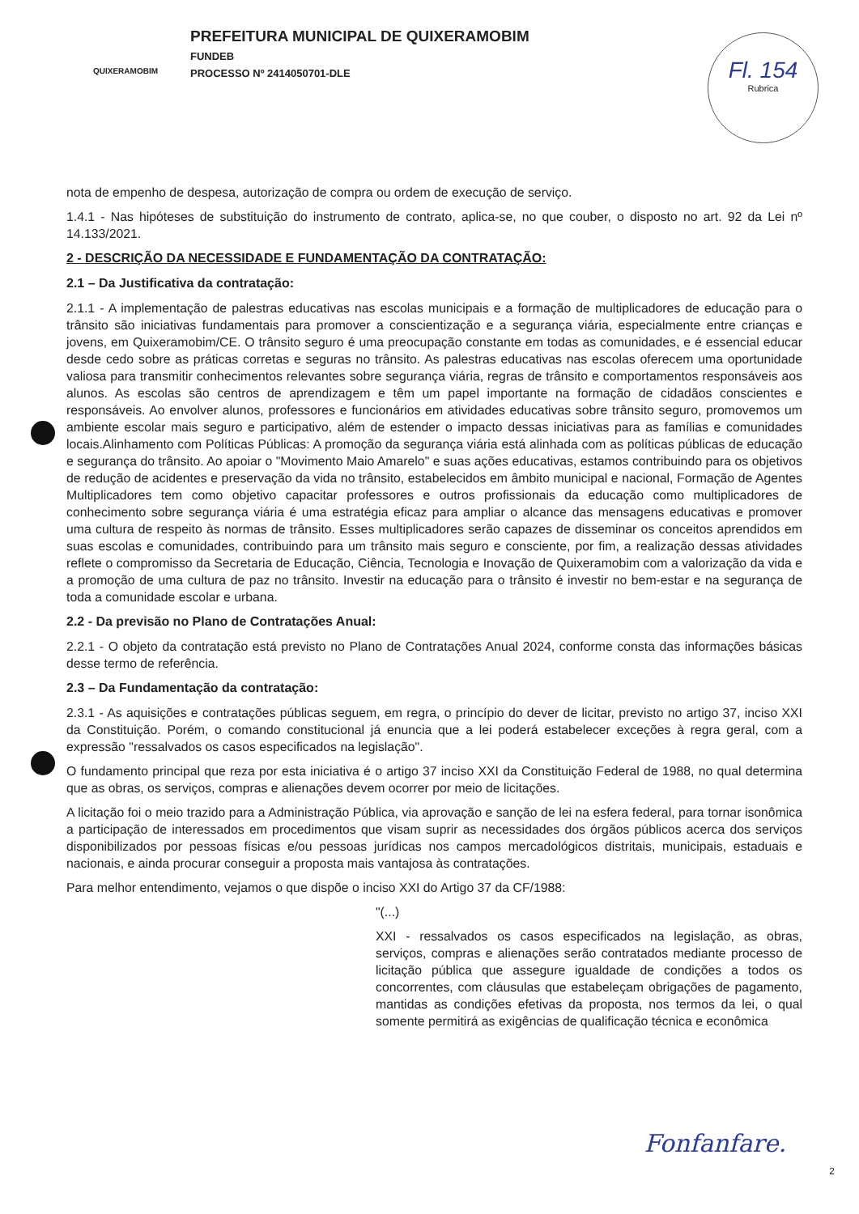QUIXERAMOBIM
PREFEITURA MUNICIPAL DE QUIXERAMOBIM
FUNDEB
PROCESSO Nº 2414050701-DLE
Fl. 154
Rubrica
nota de empenho de despesa, autorização de compra ou ordem de execução de serviço.
1.4.1 - Nas hipóteses de substituição do instrumento de contrato, aplica-se, no que couber, o disposto no art. 92 da Lei nº 14.133/2021.
2 - DESCRIÇÃO DA NECESSIDADE E FUNDAMENTAÇÃO DA CONTRATAÇÃO:
2.1 – Da Justificativa da contratação:
2.1.1 - A implementação de palestras educativas nas escolas municipais e a formação de multiplicadores de educação para o trânsito são iniciativas fundamentais para promover a conscientização e a segurança viária, especialmente entre crianças e jovens, em Quixeramobim/CE. O trânsito seguro é uma preocupação constante em todas as comunidades, e é essencial educar desde cedo sobre as práticas corretas e seguras no trânsito. As palestras educativas nas escolas oferecem uma oportunidade valiosa para transmitir conhecimentos relevantes sobre segurança viária, regras de trânsito e comportamentos responsáveis aos alunos. As escolas são centros de aprendizagem e têm um papel importante na formação de cidadãos conscientes e responsáveis. Ao envolver alunos, professores e funcionários em atividades educativas sobre trânsito seguro, promovemos um ambiente escolar mais seguro e participativo, além de estender o impacto dessas iniciativas para as famílias e comunidades locais.Alinhamento com Políticas Públicas: A promoção da segurança viária está alinhada com as políticas públicas de educação e segurança do trânsito. Ao apoiar o "Movimento Maio Amarelo" e suas ações educativas, estamos contribuindo para os objetivos de redução de acidentes e preservação da vida no trânsito, estabelecidos em âmbito municipal e nacional, Formação de Agentes Multiplicadores tem como objetivo capacitar professores e outros profissionais da educação como multiplicadores de conhecimento sobre segurança viária é uma estratégia eficaz para ampliar o alcance das mensagens educativas e promover uma cultura de respeito às normas de trânsito. Esses multiplicadores serão capazes de disseminar os conceitos aprendidos em suas escolas e comunidades, contribuindo para um trânsito mais seguro e consciente, por fim, a realização dessas atividades reflete o compromisso da Secretaria de Educação, Ciência, Tecnologia e Inovação de Quixeramobim com a valorização da vida e a promoção de uma cultura de paz no trânsito. Investir na educação para o trânsito é investir no bem-estar e na segurança de toda a comunidade escolar e urbana.
2.2 - Da previsão no Plano de Contratações Anual:
2.2.1 - O objeto da contratação está previsto no Plano de Contratações Anual 2024, conforme consta das informações básicas desse termo de referência.
2.3 – Da Fundamentação da contratação:
2.3.1 - As aquisições e contratações públicas seguem, em regra, o princípio do dever de licitar, previsto no artigo 37, inciso XXI da Constituição. Porém, o comando constitucional já enuncia que a lei poderá estabelecer exceções à regra geral, com a expressão "ressalvados os casos especificados na legislação".
O fundamento principal que reza por esta iniciativa é o artigo 37 inciso XXI da Constituição Federal de 1988, no qual determina que as obras, os serviços, compras e alienações devem ocorrer por meio de licitações.
A licitação foi o meio trazido para a Administração Pública, via aprovação e sanção de lei na esfera federal, para tornar isonômica a participação de interessados em procedimentos que visam suprir as necessidades dos órgãos públicos acerca dos serviços disponibilizados por pessoas físicas e/ou pessoas jurídicas nos campos mercadológicos distritais, municipais, estaduais e nacionais, e ainda procurar conseguir a proposta mais vantajosa às contratações.
Para melhor entendimento, vejamos o que dispõe o inciso XXI do Artigo 37 da CF/1988:
"(...)
XXI - ressalvados os casos especificados na legislação, as obras, serviços, compras e alienações serão contratados mediante processo de licitação pública que assegure igualdade de condições a todos os concorrentes, com cláusulas que estabeleçam obrigações de pagamento, mantidas as condições efetivas da proposta, nos termos da lei, o qual somente permitirá as exigências de qualificação técnica e econômica
Fonfanfare.
2